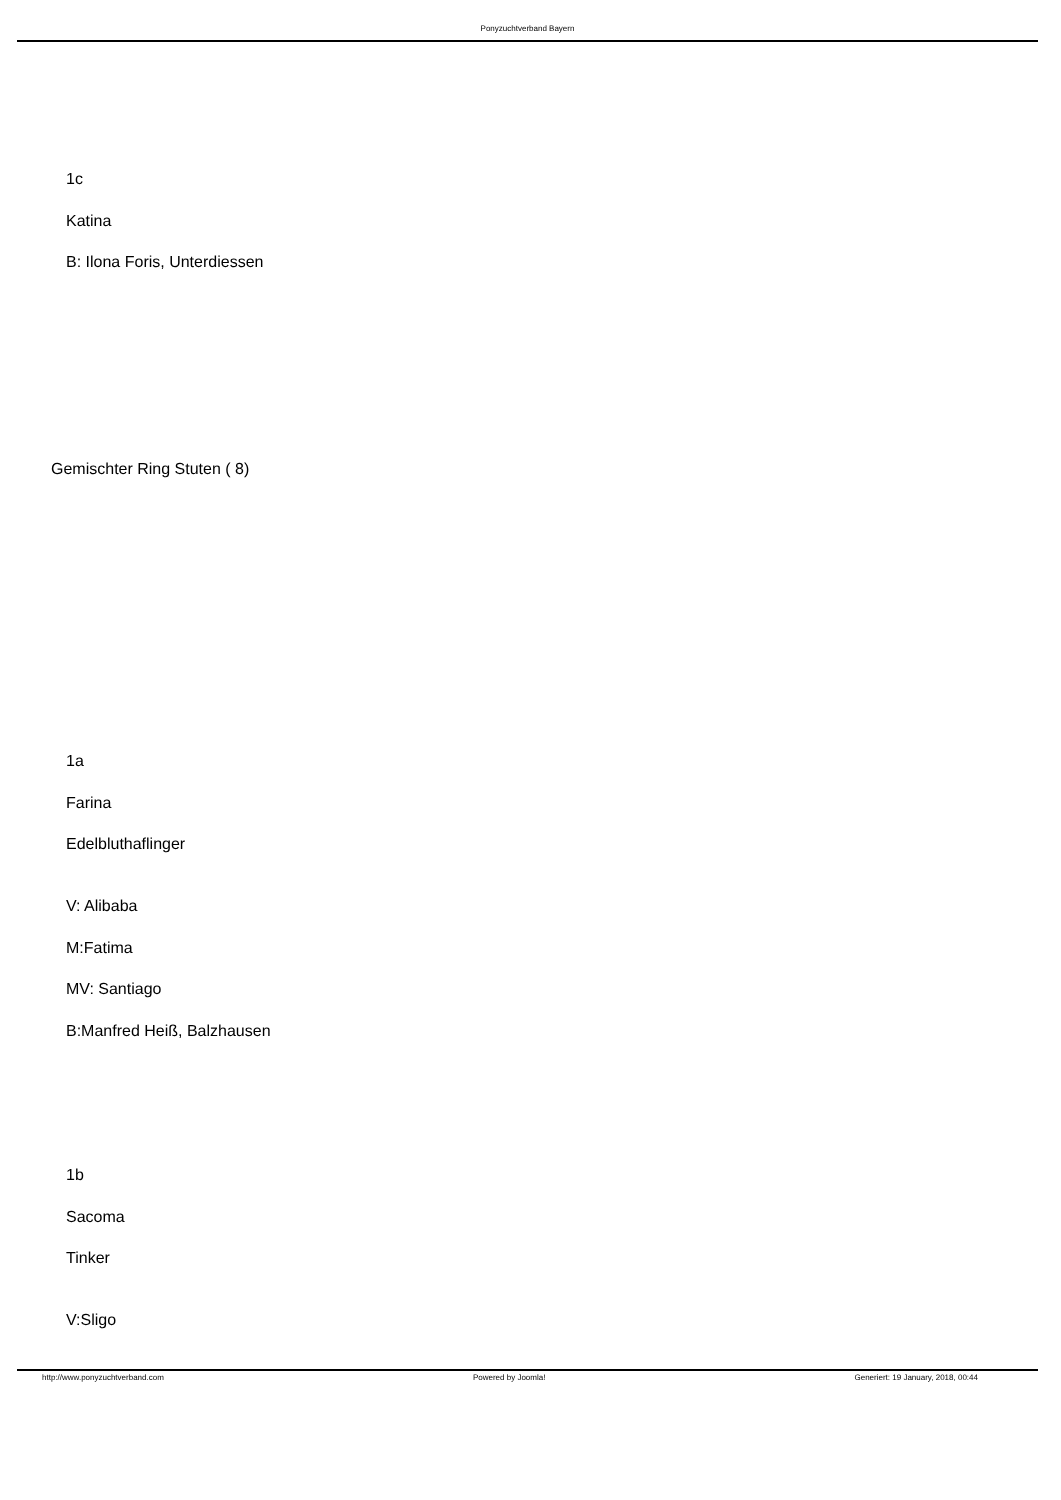Ponyzuchtverband Bayern
1c
Katina
B: Ilona Foris, Unterdiessen
Gemischter Ring Stuten ( 8)
1a
Farina
Edelbluthaflinger
V: Alibaba
M:Fatima
MV: Santiago
B:Manfred Heiß, Balzhausen
1b
Sacoma
Tinker
V:Sligo
http://www.ponyzuchtverband.com Powered by Joomla! Generiert: 19 January, 2018, 00:44